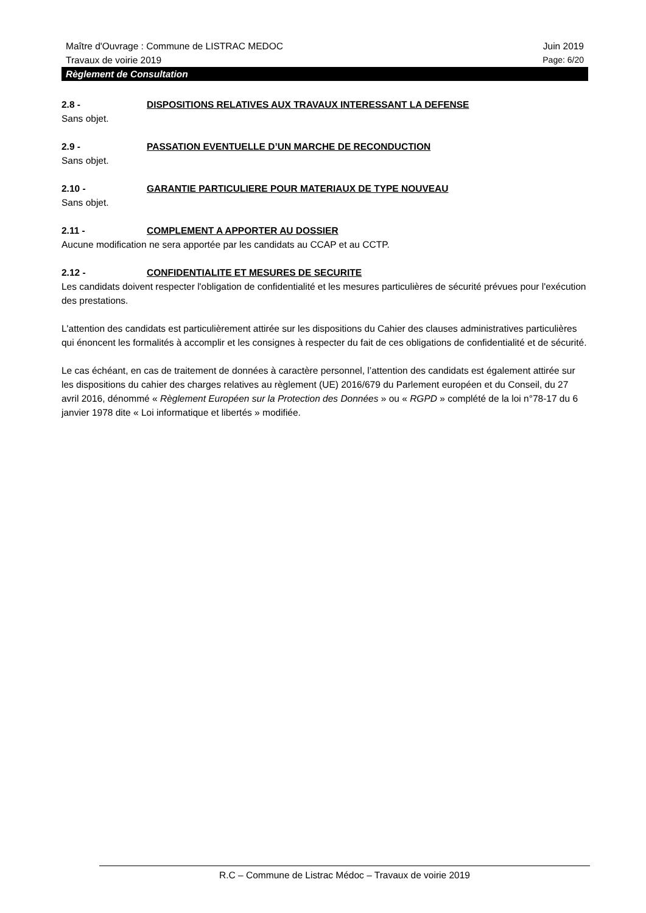Maître d'Ouvrage : Commune de LISTRAC MEDOC Juin 2019
Travaux de voirie 2019 Page: 6/20
Règlement de Consultation
2.8 - DISPOSITIONS RELATIVES AUX TRAVAUX INTERESSANT LA DEFENSE
Sans objet.
2.9 - PASSATION EVENTUELLE D’UN MARCHE DE RECONDUCTION
Sans objet.
2.10 - GARANTIE PARTICULIERE POUR MATERIAUX DE TYPE NOUVEAU
Sans objet.
2.11 - COMPLEMENT A APPORTER AU DOSSIER
Aucune modification ne sera apportée par les candidats au CCAP et au CCTP.
2.12 - CONFIDENTIALITE ET MESURES DE SECURITE
Les candidats doivent respecter l'obligation de confidentialité et les mesures particulières de sécurité prévues pour l'exécution des prestations.
L'attention des candidats est particulièrement attirée sur les dispositions du Cahier des clauses administratives particulières qui énoncent les formalités à accomplir et les consignes à respecter du fait de ces obligations de confidentialité et de sécurité.
Le cas échéant, en cas de traitement de données à caractère personnel, l’attention des candidats est également attirée sur les dispositions du cahier des charges relatives au règlement (UE) 2016/679 du Parlement européen et du Conseil, du 27 avril 2016, dénommé « Règlement Européen sur la Protection des Données » ou « RGPD » complété de la loi n°78-17 du 6 janvier 1978 dite « Loi informatique et libertés » modifiée.
R.C – Commune de Listrac Médoc – Travaux de voirie 2019